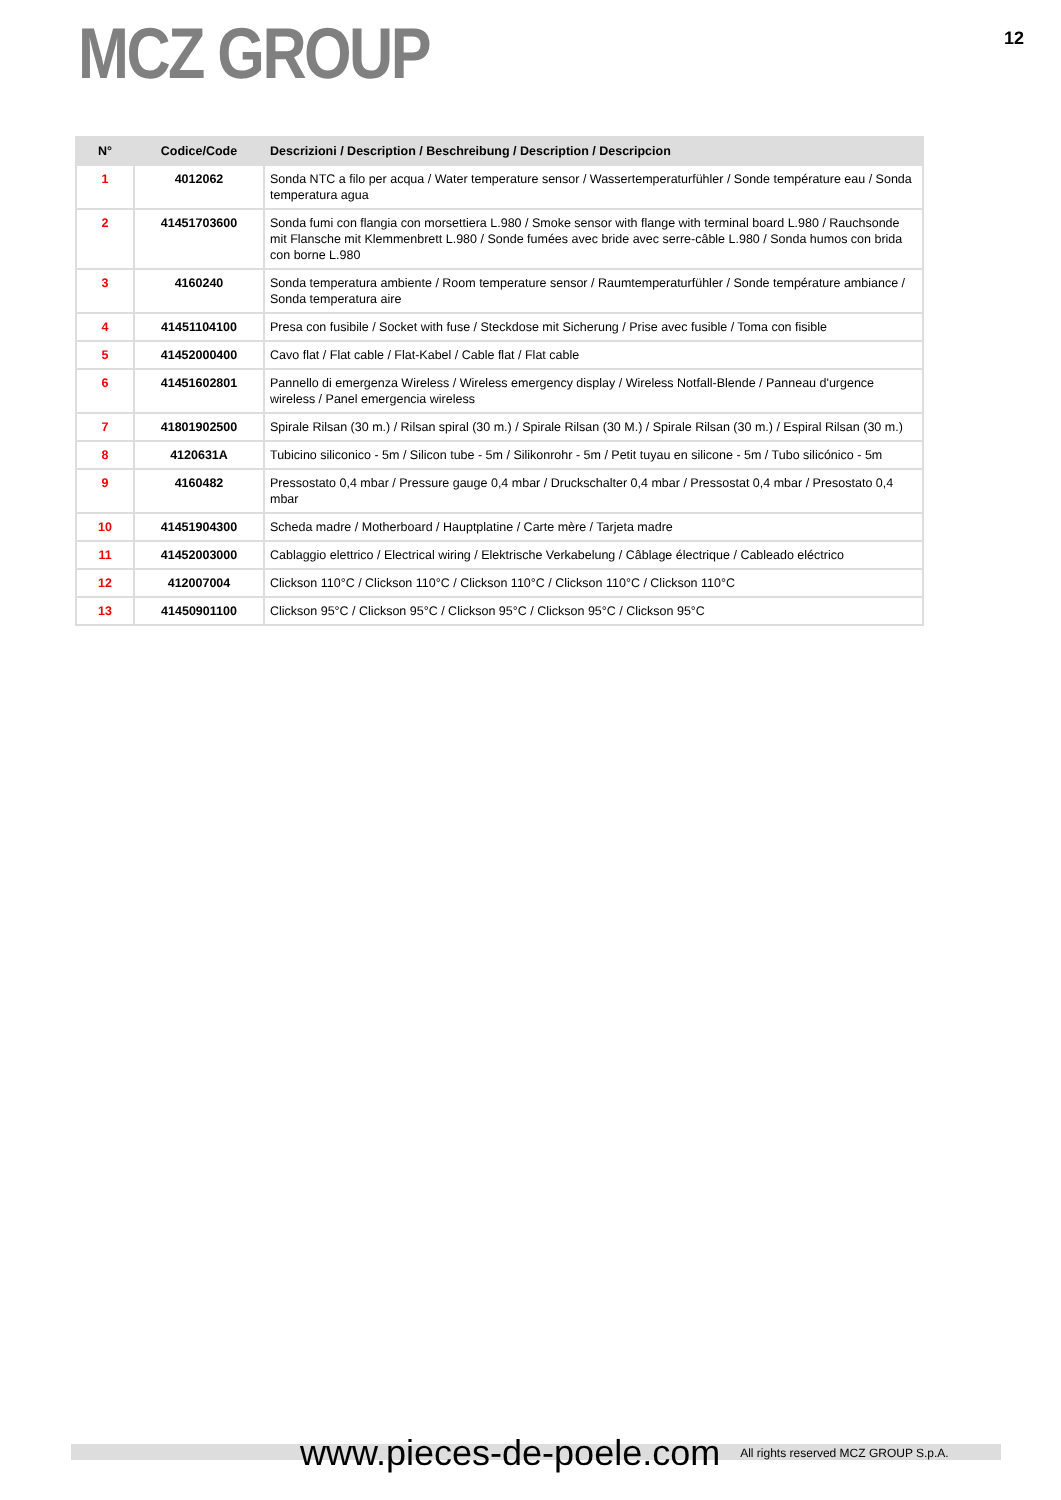MCZ GROUP
12
| N° | Codice/Code | Descrizioni / Description / Beschreibung / Description / Descripcion |
| --- | --- | --- |
| 1 | 4012062 | Sonda NTC a filo per acqua / Water temperature sensor / Wassertemperaturfühler / Sonde température eau / Sonda temperatura agua |
| 2 | 41451703600 | Sonda fumi con flangia con morsettiera L.980 / Smoke sensor with flange with terminal board L.980 / Rauchsonde mit Flansche mit Klemmenbrett L.980 / Sonde fumées avec bride avec serre-câble L.980 / Sonda humos con brida con borne L.980 |
| 3 | 4160240 | Sonda temperatura ambiente / Room temperature sensor / Raumtemperaturfühler / Sonde température ambiance / Sonda temperatura aire |
| 4 | 41451104100 | Presa con fusibile / Socket with fuse / Steckdose mit Sicherung / Prise avec fusible / Toma con fisible |
| 5 | 41452000400 | Cavo flat / Flat cable / Flat-Kabel / Cable flat / Flat cable |
| 6 | 41451602801 | Pannello di emergenza Wireless / Wireless emergency display / Wireless Notfall-Blende / Panneau d'urgence wireless / Panel emergencia wireless |
| 7 | 41801902500 | Spirale Rilsan (30 m.) / Rilsan spiral (30 m.) / Spirale Rilsan (30 M.) / Spirale Rilsan (30 m.) / Espiral Rilsan (30 m.) |
| 8 | 4120631A | Tubicino siliconico - 5m / Silicon tube - 5m / Silikonrohr - 5m / Petit tuyau en silicone - 5m / Tubo silicónico - 5m |
| 9 | 4160482 | Pressostato 0,4 mbar / Pressure gauge 0,4 mbar / Druckschalter 0,4 mbar / Pressostat 0,4 mbar / Presostato 0,4 mbar |
| 10 | 41451904300 | Scheda madre / Motherboard / Hauptplatine / Carte mère / Tarjeta madre |
| 11 | 41452003000 | Cablaggio elettrico / Electrical wiring / Elektrische Verkabelung / Câblage électrique / Cableado eléctrico |
| 12 | 412007004 | Clickson 110°C / Clickson 110°C / Clickson 110°C / Clickson 110°C / Clickson 110°C |
| 13 | 41450901100 | Clickson 95°C / Clickson 95°C / Clickson 95°C / Clickson 95°C / Clickson 95°C |
www.pieces-de-poele.com All rights reserved MCZ GROUP S.p.A.